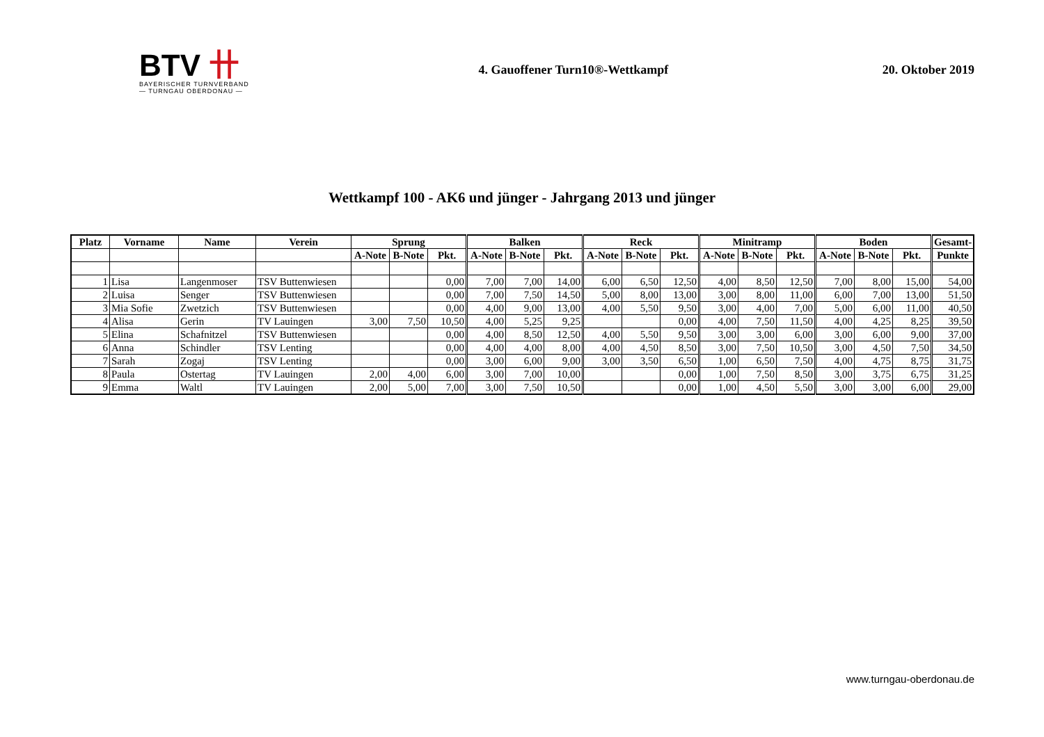BTV 卄
BAYERISCHER TURNVERBAND
— TURNGAU OBERDONAU —
4. Gauoffener Turn10®-Wettkampf
20. Oktober 2019
Wettkampf 100 - AK6 und jünger - Jahrgang 2013 und jünger
| Platz | Vorname | Name | Verein | Sprung | | | Balken | | | Reck | | | Minitramp | | | Boden | | | Gesamt- |
| --- | --- | --- | --- | --- | --- | --- | --- | --- | --- | --- | --- | --- | --- | --- | --- | --- | --- | --- | --- |
| | | | | A-Note | B-Note | Pkt. | A-Note | B-Note | Pkt. | A-Note | B-Note | Pkt. | A-Note | B-Note | Pkt. | A-Note | B-Note | Pkt. | Punkte |
| 1 | Lisa | Langenmoser | TSV Buttenwiesen | | | 0,00 | 7,00 | 7,00 | 14,00 | 6,00 | 6,50 | 12,50 | 4,00 | 8,50 | 12,50 | 7,00 | 8,00 | 15,00 | 54,00 |
| 2 | Luisa | Senger | TSV Buttenwiesen | | | 0,00 | 7,00 | 7,50 | 14,50 | 5,00 | 8,00 | 13,00 | 3,00 | 8,00 | 11,00 | 6,00 | 7,00 | 13,00 | 51,50 |
| 3 | Mia Sofie | Zwetzich | TSV Buttenwiesen | | | 0,00 | 4,00 | 9,00 | 13,00 | 4,00 | 5,50 | 9,50 | 3,00 | 4,00 | 7,00 | 5,00 | 6,00 | 11,00 | 40,50 |
| 4 | Alisa | Gerin | TV Lauingen | 3,00 | 7,50 | 10,50 | 4,00 | 5,25 | 9,25 | | | 0,00 | 4,00 | 7,50 | 11,50 | 4,00 | 4,25 | 8,25 | 39,50 |
| 5 | Elina | Schafnitzel | TSV Buttenwiesen | | | 0,00 | 4,00 | 8,50 | 12,50 | 4,00 | 5,50 | 9,50 | 3,00 | 3,00 | 6,00 | 3,00 | 6,00 | 9,00 | 37,00 |
| 6 | Anna | Schindler | TSV Lenting | | | 0,00 | 4,00 | 4,00 | 8,00 | 4,00 | 4,50 | 8,50 | 3,00 | 7,50 | 10,50 | 3,00 | 4,50 | 7,50 | 34,50 |
| 7 | Sarah | Zogaj | TSV Lenting | | | 0,00 | 3,00 | 6,00 | 9,00 | 3,00 | 3,50 | 6,50 | 1,00 | 6,50 | 7,50 | 4,00 | 4,75 | 8,75 | 31,75 |
| 8 | Paula | Ostertag | TV Lauingen | 2,00 | 4,00 | 6,00 | 3,00 | 7,00 | 10,00 | | | 0,00 | 1,00 | 7,50 | 8,50 | 3,00 | 3,75 | 6,75 | 31,25 |
| 9 | Emma | Waltl | TV Lauingen | 2,00 | 5,00 | 7,00 | 3,00 | 7,50 | 10,50 | | | 0,00 | 1,00 | 4,50 | 5,50 | 3,00 | 3,00 | 6,00 | 29,00 |
www.turngau-oberdonau.de